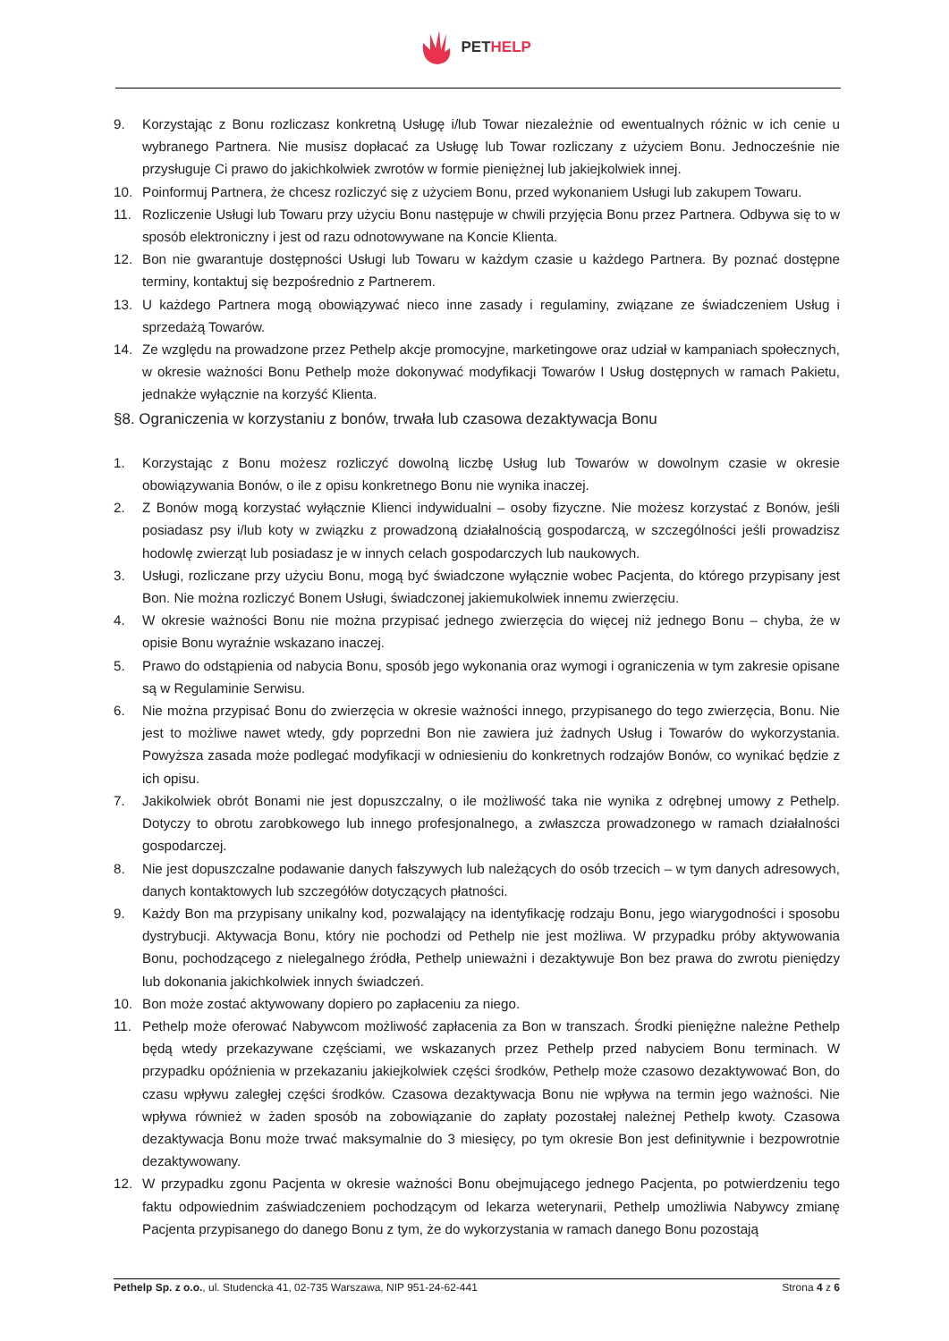PETHELP
9. Korzystając z Bonu rozliczasz konkretną Usługę i/lub Towar niezależnie od ewentualnych różnic w ich cenie u wybranego Partnera. Nie musisz dopłacać za Usługę lub Towar rozliczany z użyciem Bonu. Jednocześnie nie przysługuje Ci prawo do jakichkolwiek zwrotów w formie pieniężnej lub jakiejkolwiek innej.
10. Poinformuj Partnera, że chcesz rozliczyć się z użyciem Bonu, przed wykonaniem Usługi lub zakupem Towaru.
11. Rozliczenie Usługi lub Towaru przy użyciu Bonu następuje w chwili przyjęcia Bonu przez Partnera. Odbywa się to w sposób elektroniczny i jest od razu odnotowywane na Koncie Klienta.
12. Bon nie gwarantuje dostępności Usługi lub Towaru w każdym czasie u każdego Partnera. By poznać dostępne terminy, kontaktuj się bezpośrednio z Partnerem.
13. U każdego Partnera mogą obowiązywać nieco inne zasady i regulaminy, związane ze świadczeniem Usług i sprzedażą Towarów.
14. Ze względu na prowadzone przez Pethelp akcje promocyjne, marketingowe oraz udział w kampaniach społecznych, w okresie ważności Bonu Pethelp może dokonywać modyfikacji Towarów I Usług dostępnych w ramach Pakietu, jednakże wyłącznie na korzyść Klienta.
§8. Ograniczenia w korzystaniu z bonów, trwała lub czasowa dezaktywacja Bonu
1. Korzystając z Bonu możesz rozliczyć dowolną liczbę Usług lub Towarów w dowolnym czasie w okresie obowiązywania Bonów, o ile z opisu konkretnego Bonu nie wynika inaczej.
2. Z Bonów mogą korzystać wyłącznie Klienci indywidualni – osoby fizyczne. Nie możesz korzystać z Bonów, jeśli posiadasz psy i/lub koty w związku z prowadzoną działalnością gospodarczą, w szczególności jeśli prowadzisz hodowlę zwierząt lub posiadasz je w innych celach gospodarczych lub naukowych.
3. Usługi, rozliczane przy użyciu Bonu, mogą być świadczone wyłącznie wobec Pacjenta, do którego przypisany jest Bon. Nie można rozliczyć Bonem Usługi, świadczonej jakiemukolwiek innemu zwierzęciu.
4. W okresie ważności Bonu nie można przypisać jednego zwierzęcia do więcej niż jednego Bonu – chyba, że w opisie Bonu wyraźnie wskazano inaczej.
5. Prawo do odstąpienia od nabycia Bonu, sposób jego wykonania oraz wymogi i ograniczenia w tym zakresie opisane są w Regulaminie Serwisu.
6. Nie można przypisać Bonu do zwierzęcia w okresie ważności innego, przypisanego do tego zwierzęcia, Bonu. Nie jest to możliwe nawet wtedy, gdy poprzedni Bon nie zawiera już żadnych Usług i Towarów do wykorzystania. Powyższa zasada może podlegać modyfikacji w odniesieniu do konkretnych rodzajów Bonów, co wynikać będzie z ich opisu.
7. Jakikolwiek obrót Bonami nie jest dopuszczalny, o ile możliwość taka nie wynika z odrębnej umowy z Pethelp. Dotyczy to obrotu zarobkowego lub innego profesjonalnego, a zwłaszcza prowadzonego w ramach działalności gospodarczej.
8. Nie jest dopuszczalne podawanie danych fałszywych lub należących do osób trzecich – w tym danych adresowych, danych kontaktowych lub szczegółów dotyczących płatności.
9. Każdy Bon ma przypisany unikalny kod, pozwalający na identyfikację rodzaju Bonu, jego wiarygodności i sposobu dystrybucji. Aktywacja Bonu, który nie pochodzi od Pethelp nie jest możliwa. W przypadku próby aktywowania Bonu, pochodzącego z nielegalnego źródła, Pethelp unieważni i dezaktywuje Bon bez prawa do zwrotu pieniędzy lub dokonania jakichkolwiek innych świadczeń.
10. Bon może zostać aktywowany dopiero po zapłaceniu za niego.
11. Pethelp może oferować Nabywcom możliwość zapłacenia za Bon w transzach. Środki pieniężne należne Pethelp będą wtedy przekazywane częściami, we wskazanych przez Pethelp przed nabyciem Bonu terminach. W przypadku opóźnienia w przekazaniu jakiejkolwiek części środków, Pethelp może czasowo dezaktywować Bon, do czasu wpływu zaległej części środków. Czasowa dezaktywacja Bonu nie wpływa na termin jego ważności. Nie wpływa również w żaden sposób na zobowiązanie do zapłaty pozostałej należnej Pethelp kwoty. Czasowa dezaktywacja Bonu może trwać maksymalnie do 3 miesięcy, po tym okresie Bon jest definitywnie i bezpowrotnie dezaktywowany.
12. W przypadku zgonu Pacjenta w okresie ważności Bonu obejmującego jednego Pacjenta, po potwierdzeniu tego faktu odpowiednim zaświadczeniem pochodzącym od lekarza weterynarii, Pethelp umożliwia Nabywcy zmianę Pacjenta przypisanego do danego Bonu z tym, że do wykorzystania w ramach danego Bonu pozostają
Pethelp Sp. z o.o., ul. Studencka 41, 02-735 Warszawa, NIP 951-24-62-441 Strona 4 z 6